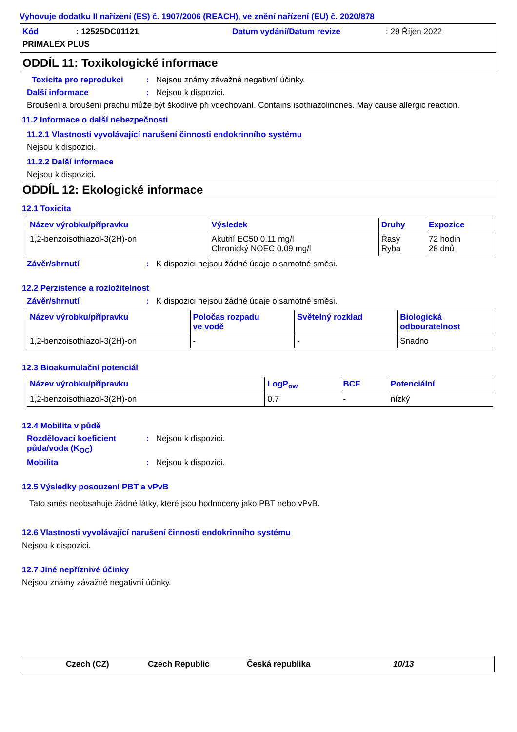Vyhovuje dodatku II nařízení (ES) č. 1907/2006 (REACH), ve znění nařízení (EU) č. 2020/878
Kód: 12525DC01121 Datum vydání/Datum revize: 29 Říjen 2022
PRIMALEX PLUS
ODDÍL 11: Toxikologické informace
Toxicita pro reprodukci: Nejsou známy závažné negativní účinky.
Další informace: Nejsou k dispozici.
Broušení a broušení prachu může být škodlivé při vdechování. Contains isothiazolinones. May cause allergic reaction.
11.2 Informace o další nebezpečnosti
11.2.1 Vlastnosti vyvolávající narušení činnosti endokrinního systému
Nejsou k dispozici.
11.2.2 Další informace
Nejsou k dispozici.
ODDÍL 12: Ekologické informace
12.1 Toxicita
| Název výrobku/přípravku | Výsledek | Druhy | Expozice |
| --- | --- | --- | --- |
| 1,2-benzoisothiazol-3(2H)-on | Akutní EC50 0.11 mg/l Chronický NOEC 0.09 mg/l | Řasy Ryba | 72 hodin 28 dnů |
Závěr/shrnutí: K dispozici nejsou žádné údaje o samotné směsi.
12.2 Perzistence a rozložitelnost
Závěr/shrnutí: K dispozici nejsou žádné údaje o samotné směsi.
| Název výrobku/přípravku | Poločas rozpadu ve vodě | Světelný rozklad | Biologická odbouratelnost |
| --- | --- | --- | --- |
| 1,2-benzoisothiazol-3(2H)-on | - | - | Snadno |
12.3 Bioakumulační potenciál
| Název výrobku/přípravku | LogP<sub>ow</sub> | BCF | Potenciální |
| --- | --- | --- | --- |
| 1,2-benzoisothiazol-3(2H)-on | 0.7 | - | nízký |
12.4 Mobilita v půdě
Rozdělovací koeficient půda/voda (K<sub>OC</sub>): Nejsou k dispozici.
Mobilita: Nejsou k dispozici.
12.5 Výsledky posouzení PBT a vPvB
Tato směs neobsahuje žádné látky, které jsou hodnoceny jako PBT nebo vPvB.
12.6 Vlastnosti vyvolávající narušení činnosti endokrinního systému
Nejsou k dispozici.
12.7 Jiné nepříznivé účinky
Nejsou známy závažné negativní účinky.
Czech (CZ) Czech Republic Česká republika 10/13